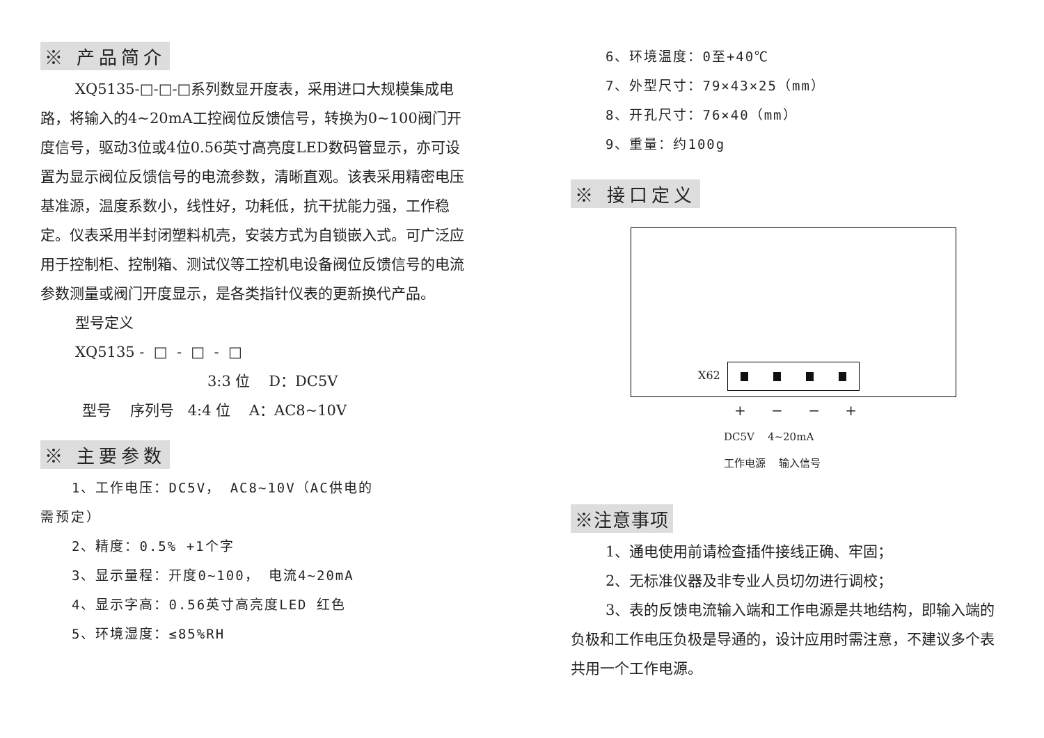※ 产品简介
XQ5135-□-□-□系列数显开度表，采用进口大规模集成电路，将输入的4~20mA工控阀位反馈信号，转换为0~100阀门开度信号，驱动3位或4位0.56英寸高亮度LED数码管显示，亦可设置为显示阀位反馈信号的电流参数，清晰直观。该表采用精密电压基准源，温度系数小，线性好，功耗低，抗干扰能力强，工作稳定。仪表采用半封闭塑料机壳，安装方式为自锁嵌入式。可广泛应用于控制柜、控制箱、测试仪等工控机电设备阀位反馈信号的电流参数测量或阀门开度显示，是各类指针仪表的更新换代产品。
型号定义
XQ5135 - □ - □ - □
3:3 位 D：DC5V
型号 序列号 4:4 位 A：AC8~10V
※ 主要参数
1、工作电压：DC5V， AC8~10V（AC供电的
需预定）
2、精度：0.5% +1个字
3、显示量程：开度0~100， 电流4~20mA
4、显示字高：0.56英寸高亮度LED 红色
5、环境湿度：≤85%RH
6、环境温度：0至+40℃
7、外型尺寸：79×43×25（mm）
8、开孔尺寸：76×40（mm）
9、重量：约100g
※ 接口定义
X62
+ − − +
DC5V 4~20mA
工作电源 输入信号
※注意事项
1、通电使用前请检查插件接线正确、牢固；
2、无标准仪器及非专业人员切勿进行调校；
3、表的反馈电流输入端和工作电源是共地结构，即输入端的负极和工作电压负极是导通的，设计应用时需注意，不建议多个表共用一个工作电源。